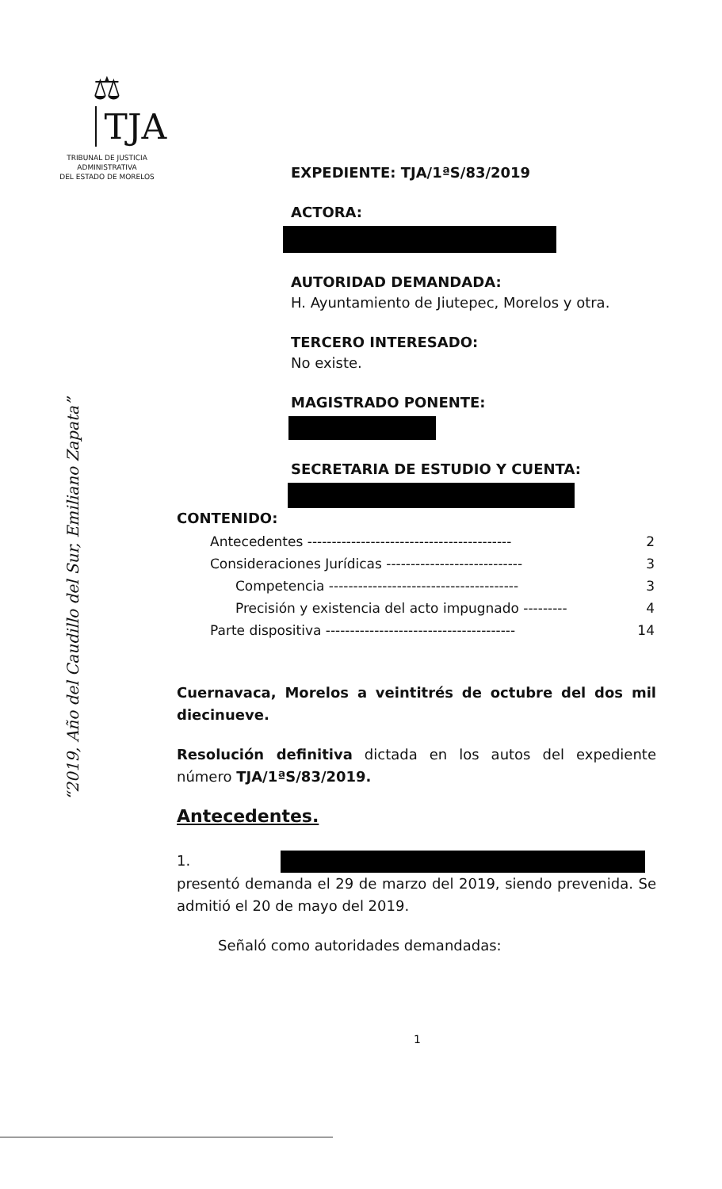⚖ TJA
TRIBUNAL DE JUSTICIA ADMINISTRATIVA
DEL ESTADO DE MORELOS
“2019, Año del Caudillo del Sur, Emiliano Zapata”
EXPEDIENTE: TJA/1ªS/83/2019
ACTORA:
AUTORIDAD DEMANDADA:
H. Ayuntamiento de Jiutepec, Morelos y otra.
TERCERO INTERESADO:
No existe.
MAGISTRADO PONENTE:
SECRETARIA DE ESTUDIO Y CUENTA:
CONTENIDO:
| Antecedentes ------------------------------------------ | 2 |
| Consideraciones Jurídicas ---------------------------- | 3 |
| Competencia --------------------------------------- | 3 |
| Precisión y existencia del acto impugnado --------- | 4 |
| Parte dispositiva --------------------------------------- | 14 |
Cuernavaca, Morelos a veintitrés de octubre del dos mil diecinueve.
Resolución definitiva dictada en los autos del expediente número TJA/1ªS/83/2019.
Antecedentes.
1. presentó demanda el 29 de marzo del 2019, siendo prevenida. Se admitió el 20 de mayo del 2019.
Señaló como autoridades demandadas:
1